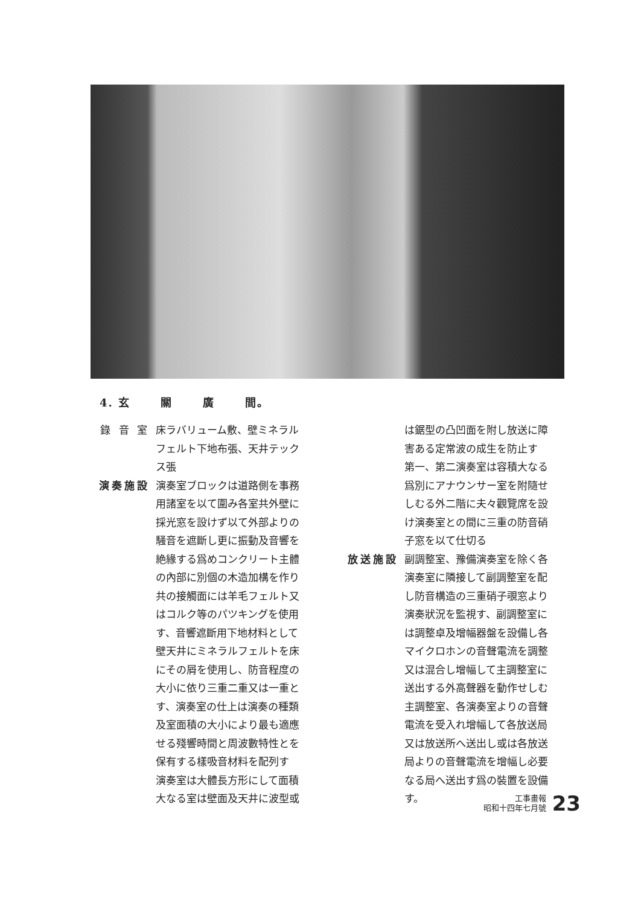4. 玄 關 廣 間。
錄 音 室 床ラバリューム敷、壁ミネラルフェルト下地布張、天井テックス張
演奏施設 演奏室ブロックは道路側を事務用諸室を以て圍み各室共外壁に採光窓を設けず以て外部よりの騒音を遮斷し更に振動及音響を絶緣する爲めコンクリート主體の內部に別個の木造加構を作り共の接觸面には羊毛フェルト又はコルク等のパツキングを使用す、音響遮斷用下地材料として壁天井にミネラルフェルトを床にその屑を使用し、防音程度の大小に依り三重二重又は一重とす、演奏室の仕上は演奏の種類及室面積の大小により最も適應せる殘響時間と周波數特性とを保有する樣吸音材料を配列す
演奏室は大體長方形にして面積大なる室は壁面及天井に波型或
は鋸型の凸凹面を附し放送に障害ある定常波の成生を防止す
第一、第二演奏室は容積大なる爲別にアナウンサー室を附隨せしむる外二階に夫々觀覽席を設け演奏室との間に三重の防音硝子窓を以て仕切る
放送施設 副調整室、豫備演奏室を除く各演奏室に隣接して副調整室を配し防音構造の三重硝子覗窓より演奏狀況を監視す、副調整室には調整卓及增幅器盤を設備し各マイクロホンの音聲電流を調整又は混合し增幅して主調整室に送出する外高聲器を動作せしむ
主調整室、各演奏室よりの音聲電流を受入れ增幅して各放送局又は放送所へ送出し或は各放送局よりの音聲電流を增幅し必要なる局へ送出す爲の裝置を設備す。
工事畫報
昭和十四年七月號
23